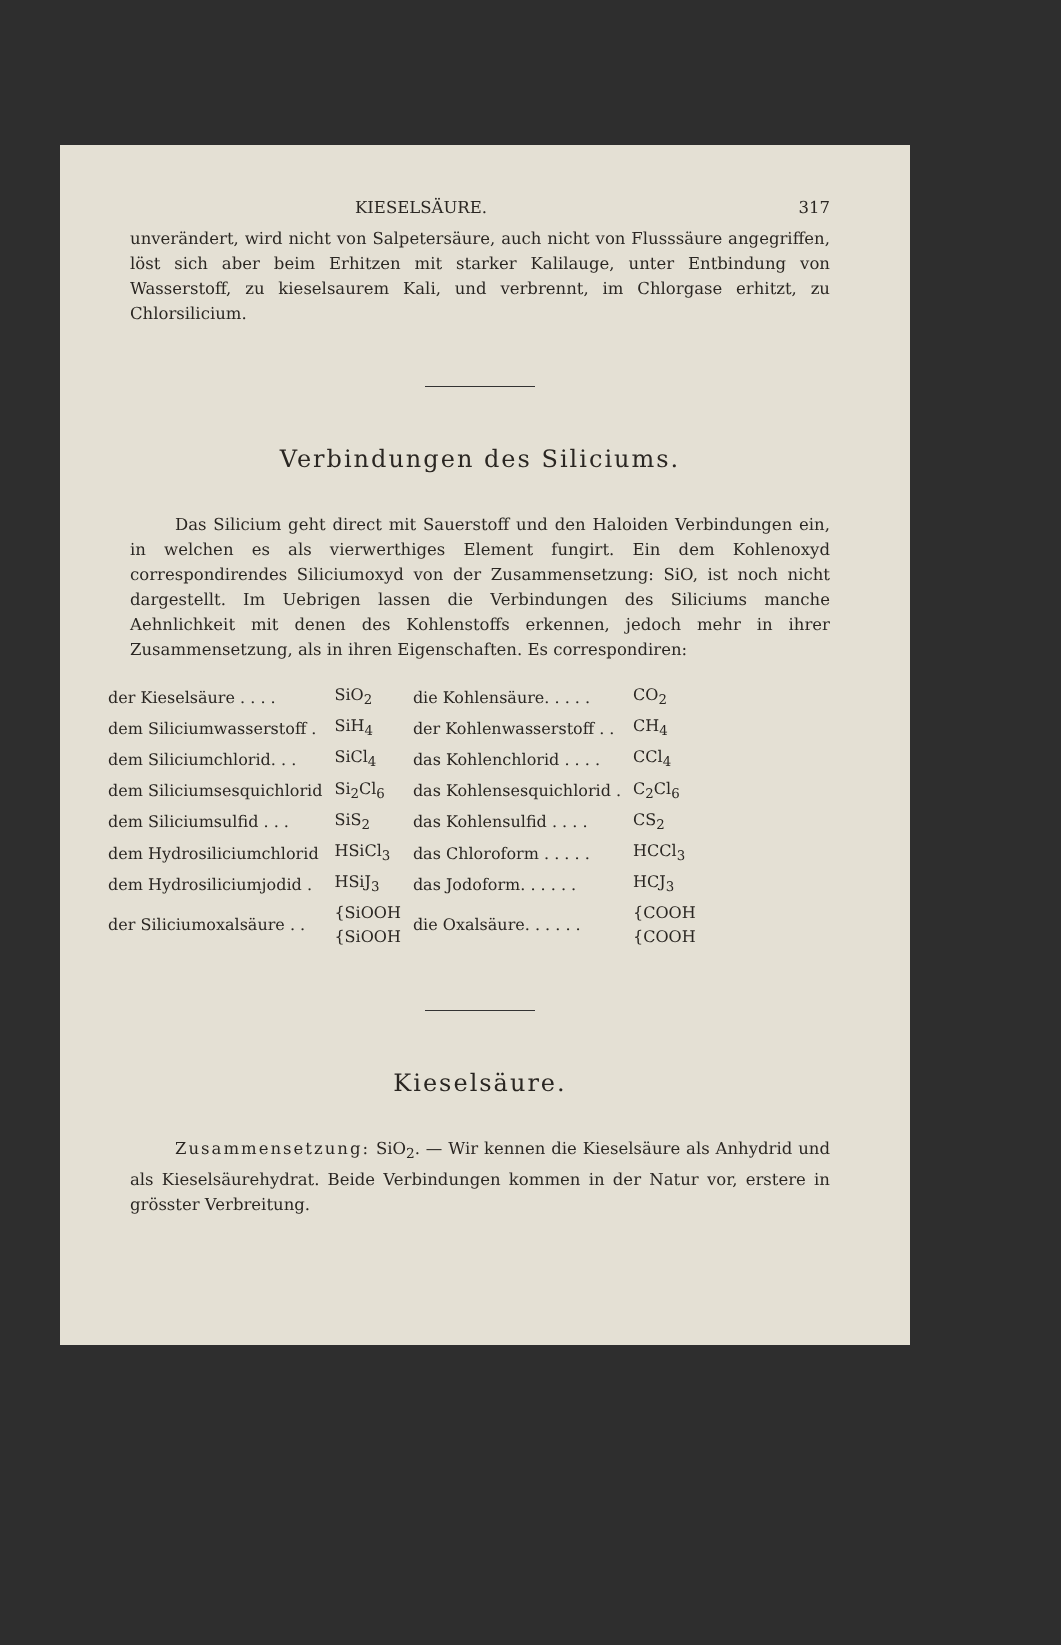KIESELSÄURE. 317
unverändert, wird nicht von Salpetersäure, auch nicht von Flusssäure angegriffen, löst sich aber beim Erhitzen mit starker Kalilauge, unter Entbindung von Wasserstoff, zu kieselsaurem Kali, und verbrennt, im Chlorgase erhitzt, zu Chlorsilicium.
Verbindungen des Siliciums.
Das Silicium geht direct mit Sauerstoff und den Haloiden Verbindungen ein, in welchen es als vierwerthiges Element fungirt. Ein dem Kohlenoxyd correspondirendes Siliciumoxyd von der Zusammensetzung: SiO, ist noch nicht dargestellt. Im Uebrigen lassen die Verbindungen des Siliciums manche Aehnlichkeit mit denen des Kohlenstoffs erkennen, jedoch mehr in ihrer Zusammensetzung, als in ihren Eigenschaften. Es correspondiren:
| der Kieselsäure . . . . | SiO<sub>2</sub> | die Kohlensäure. . . . . | CO<sub>2</sub> |
| dem Siliciumwasserstoff . | SiH<sub>4</sub> | der Kohlenwasserstoff . . | CH<sub>4</sub> |
| dem Siliciumchlorid. . . | SiCl<sub>4</sub> | das Kohlenchlorid . . . . | CCl<sub>4</sub> |
| dem Siliciumsesquichlorid | Si<sub>2</sub>Cl<sub>6</sub> | das Kohlensesquichlorid . | C<sub>2</sub>Cl<sub>6</sub> |
| dem Siliciumsulfid . . . | SiS<sub>2</sub> | das Kohlensulfid . . . . | CS<sub>2</sub> |
| dem Hydrosiliciumchlorid | HSiCl<sub>3</sub> | das Chloroform . . . . . | HCCl<sub>3</sub> |
| dem Hydrosiliciumjodid . | HSiJ<sub>3</sub> | das Jodoform. . . . . . | HCJ<sub>3</sub> |
| der Siliciumoxalsäure . . | {SiOOH {SiOOH | die Oxalsäure. . . . . . | {COOH {COOH |
Kieselsäure.
Zusammensetzung: SiO<sub>2</sub>. — Wir kennen die Kieselsäure als Anhydrid und als Kieselsäurehydrat. Beide Verbindungen kommen in der Natur vor, erstere in grösster Verbreitung.